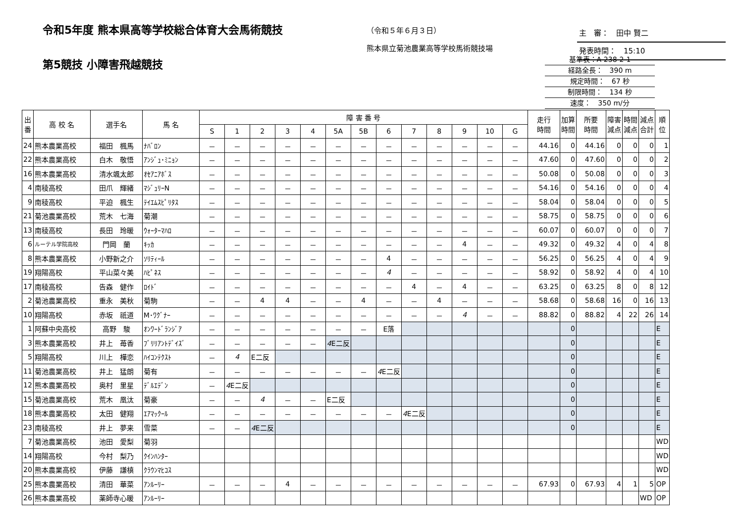令和5年度 熊本県高等学校総合体育大会馬術競技
（令和５年６月３日）
熊本県立菊池農業高等学校馬術競技場
主　審：　田中 賢二
発表時間：　15:10
第5競技 小障害飛越競技
基準表：A-238-2-1
経路全長：　390 m
規定時間：　67 秒
制限時間：　134 秒
速度：　350 m/分
| 出 番 | 高 校 名 | 選手名 | 馬 名 | 障 害 番 号 | | | | | | | | | | | | | 走行 時間 | 加算 時間 | 所要 時間 | 障害 減点 | 時間 減点 | 減点 合計 | 順 位 |
| --- | --- | --- | --- | --- | --- | --- | --- | --- | --- | --- | --- | --- | --- | --- | --- | --- | --- | --- | --- | --- | --- | --- | --- |
| | | | | S | 1 | 2 | 3 | 4 | 5A | 5B | 6 | 7 | 8 | 9 | 10 | G | | | | | | | |
| 24 | 熊本農業高校 | 福田 楓馬 | ﾅﾊﾞﾛﾝ | － | － | － | － | － | － | － | － | － | － | － | － | － | 44.16 | 0 | 44.16 | 0 | 0 | 0 | 1 |
| 22 | 熊本農業高校 | 白木 敬悟 | ｱﾝｼﾞｭ･ﾐﾆｮﾝ | － | － | － | － | － | － | － | － | － | － | － | － | － | 47.60 | 0 | 47.60 | 0 | 0 | 0 | 2 |
| 16 | 熊本農業高校 | 清水颯太郎 | ｵｾｱﾆｱﾎﾞｽ | － | － | － | － | － | － | － | － | － | － | － | － | － | 50.08 | 0 | 50.08 | 0 | 0 | 0 | 3 |
| 4 | 南稜高校 | 田爪 輝緒 | ﾏｼﾞｭﾘｰN | － | － | － | － | － | － | － | － | － | － | － | － | － | 54.16 | 0 | 54.16 | 0 | 0 | 0 | 4 |
| 9 | 南稜高校 | 平迫 楓生 | ﾃｲｴﾑｽﾋﾟﾘﾀｽ | － | － | － | － | － | － | － | － | － | － | － | － | － | 58.04 | 0 | 58.04 | 0 | 0 | 0 | 5 |
| 21 | 菊池農業高校 | 荒木 七海 | 菊潮 | － | － | － | － | － | － | － | － | － | － | － | － | － | 58.75 | 0 | 58.75 | 0 | 0 | 0 | 6 |
| 13 | 南稜高校 | 長田 玲暖 | ｳｫｰﾀｰﾏﾊﾛ | － | － | － | － | － | － | － | － | － | － | － | － | － | 60.07 | 0 | 60.07 | 0 | 0 | 0 | 7 |
| 6 | ルーテル学院高校 | 門岡 蘭 | ｷｯｶ | － | － | － | － | － | － | － | － | － | － | 4 | － | － | 49.32 | 0 | 49.32 | 4 | 0 | 4 | 8 |
| 8 | 熊本農業高校 | 小野新之介 | ｿﾘﾃｨｰﾙ | － | － | － | － | － | － | － | 4 | － | － | － | － | － | 56.25 | 0 | 56.25 | 4 | 0 | 4 | 9 |
| 19 | 翔陽高校 | 平山菜々美 | ﾊﾋﾟﾈｽ | － | － | － | － | － | － | － | 4 | － | － | － | － | － | 58.92 | 0 | 58.92 | 4 | 0 | 4 | 10 |
| 17 | 南稜高校 | 告森 健作 | ﾛｲﾄﾞ | － | － | － | － | － | － | － | － | 4 | － | 4 | － | － | 63.25 | 0 | 63.25 | 8 | 0 | 8 | 12 |
| 2 | 菊池農業高校 | 重永 美秋 | 菊駒 | － | － | 4 | 4 | － | － | 4 | － | － | 4 | － | － | － | 58.68 | 0 | 58.68 | 16 | 0 | 16 | 13 |
| 10 | 翔陽高校 | 赤坂 祇道 | M･ﾜｸﾞﾅｰ | － | － | － | － | － | － | － | － | － | － | 4 | － | － | 88.82 | 0 | 88.82 | 4 | 22 | 26 | 14 |
| 1 | 阿蘇中央高校 | 高野 駿 | ｵﾝﾜｰﾄﾞﾗﾝｼﾞｱ | － | － | － | － | － | － | － | E落 | | | | | | | 0 | | | | | E |
| 3 | 熊本農業高校 | 井上 苺香 | ﾌﾞﾘﾘｱﾝﾄﾃﾞｲｽﾞ | － | － | － | － | － | 4 E二反 | | | | | | | | | 0 | | | | | E |
| 5 | 翔陽高校 | 川上 樺恋 | ﾊｲｺﾝﾃｸｽﾄ | － | 4 | E二反 | | | | | | | | | | | | 0 | | | | | E |
| 11 | 菊池農業高校 | 井上 猛朗 | 菊有 | － | － | － | － | － | － | － | 4 E二反 | | | | | | | 0 | | | | | E |
| 12 | 熊本農業高校 | 奥村 里星 | ﾃﾞﾙｴﾃﾞﾝ | － | 4 E二反 | | | | | | | | | | | | | 0 | | | | | E |
| 15 | 菊池農業高校 | 荒木 凰汰 | 菊豪 | － | － | 4 | － | － | E二反 | | | | | | | | | 0 | | | | | E |
| 18 | 熊本農業高校 | 太田 健翔 | ｴｱﾏｯｸｰﾙ | － | － | － | － | － | － | － | － | 4 E二反 | | | | | | 0 | | | | | E |
| 23 | 南稜高校 | 井上 夢来 | 雪菜 | － | － | 4 E二反 | | | | | | | | | | | | 0 | | | | | E |
| 7 | 菊池農業高校 | 池田 愛梨 | 菊羽 | | | | | | | | | | | | | | | | | | | | WD |
| 14 | 翔陽高校 | 今村 梨乃 | ｸｲﾝﾊﾝﾀｰ | | | | | | | | | | | | | | | | | | | | WD |
| 20 | 熊本農業高校 | 伊藤 謙槙 | ｸﾗｳﾝﾏﾋｺｽ | | | | | | | | | | | | | | | | | | | | WD |
| 25 | 熊本農業高校 | 清田 華菜 | ｱﾝﾙｰﾘｰ | － | － | － | 4 | － | － | － | － | － | － | － | － | － | 67.93 | 0 | 67.93 | 4 | 1 | 5 | OP |
| 26 | 熊本農業高校 | 薬師寺心暖 | ｱﾝﾙｰﾘｰ | | | | | | | | | | | | | | | | | | | WD | OP |